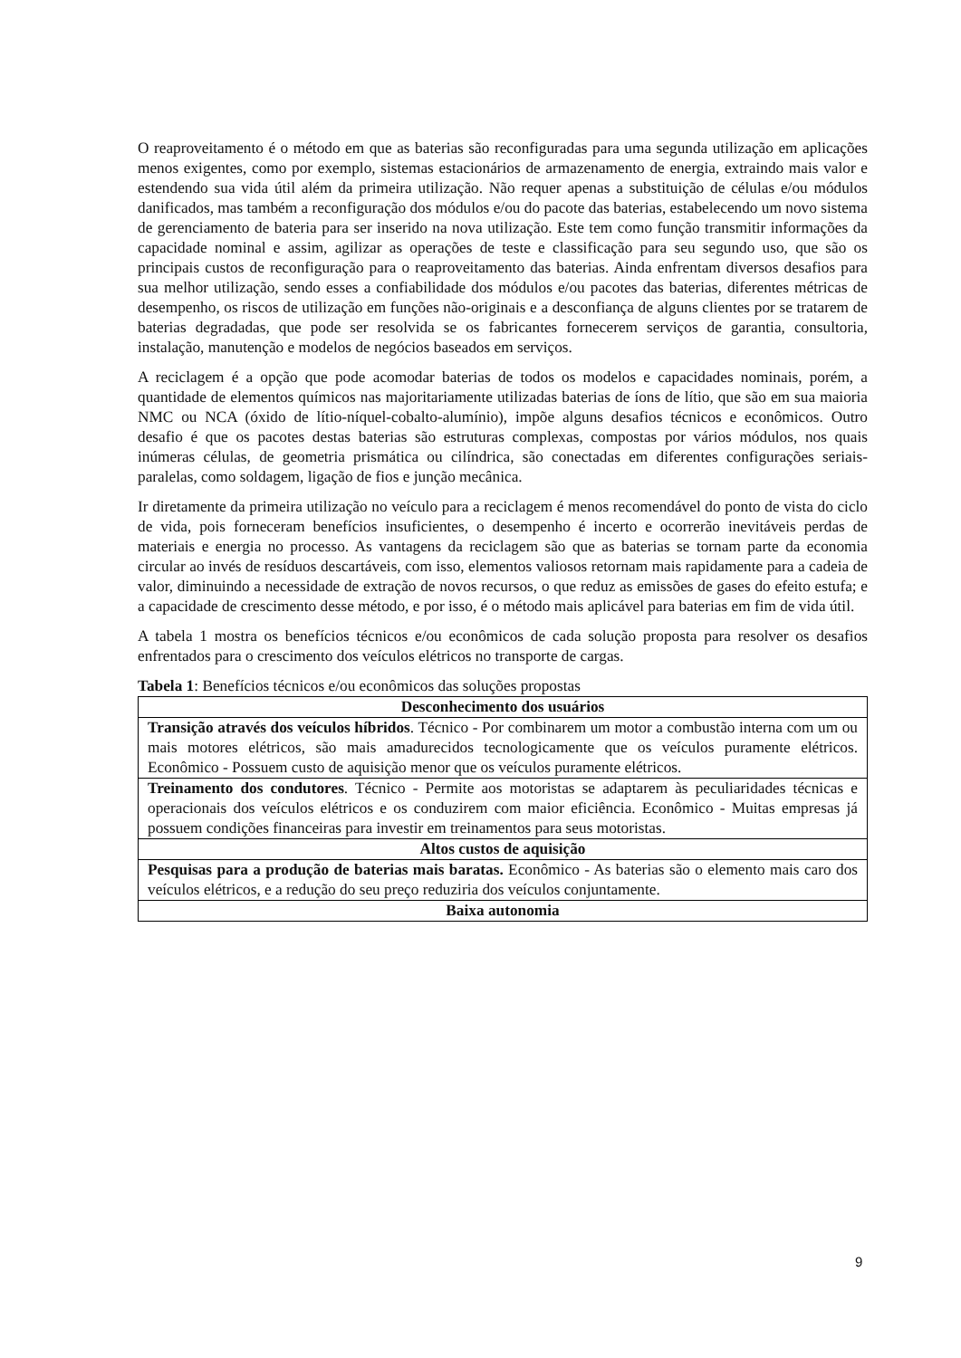O reaproveitamento é o método em que as baterias são reconfiguradas para uma segunda utilização em aplicações menos exigentes, como por exemplo, sistemas estacionários de armazenamento de energia, extraindo mais valor e estendendo sua vida útil além da primeira utilização. Não requer apenas a substituição de células e/ou módulos danificados, mas também a reconfiguração dos módulos e/ou do pacote das baterias, estabelecendo um novo sistema de gerenciamento de bateria para ser inserido na nova utilização. Este tem como função transmitir informações da capacidade nominal e assim, agilizar as operações de teste e classificação para seu segundo uso, que são os principais custos de reconfiguração para o reaproveitamento das baterias. Ainda enfrentam diversos desafios para sua melhor utilização, sendo esses a confiabilidade dos módulos e/ou pacotes das baterias, diferentes métricas de desempenho, os riscos de utilização em funções não-originais e a desconfiança de alguns clientes por se tratarem de baterias degradadas, que pode ser resolvida se os fabricantes fornecerem serviços de garantia, consultoria, instalação, manutenção e modelos de negócios baseados em serviços.
A reciclagem é a opção que pode acomodar baterias de todos os modelos e capacidades nominais, porém, a quantidade de elementos químicos nas majoritariamente utilizadas baterias de íons de lítio, que são em sua maioria NMC ou NCA (óxido de lítio-níquel-cobalto-alumínio), impõe alguns desafios técnicos e econômicos. Outro desafio é que os pacotes destas baterias são estruturas complexas, compostas por vários módulos, nos quais inúmeras células, de geometria prismática ou cilíndrica, são conectadas em diferentes configurações seriais-paralelas, como soldagem, ligação de fios e junção mecânica.
Ir diretamente da primeira utilização no veículo para a reciclagem é menos recomendável do ponto de vista do ciclo de vida, pois forneceram benefícios insuficientes, o desempenho é incerto e ocorrerão inevitáveis perdas de materiais e energia no processo. As vantagens da reciclagem são que as baterias se tornam parte da economia circular ao invés de resíduos descartáveis, com isso, elementos valiosos retornam mais rapidamente para a cadeia de valor, diminuindo a necessidade de extração de novos recursos, o que reduz as emissões de gases do efeito estufa; e a capacidade de crescimento desse método, e por isso, é o método mais aplicável para baterias em fim de vida útil.
A tabela 1 mostra os benefícios técnicos e/ou econômicos de cada solução proposta para resolver os desafios enfrentados para o crescimento dos veículos elétricos no transporte de cargas.
Tabela 1: Benefícios técnicos e/ou econômicos das soluções propostas
| Desconhecimento dos usuários |
| Transição através dos veículos híbridos . Técnico - Por combinarem um motor a combustão interna com um ou mais motores elétricos, são mais amadurecidos tecnologicamente que os veículos puramente elétricos. Econômico - Possuem custo de aquisição menor que os veículos puramente elétricos. |
| Treinamento dos condutores . Técnico - Permite aos motoristas se adaptarem às peculiaridades técnicas e operacionais dos veículos elétricos e os conduzirem com maior eficiência. Econômico - Muitas empresas já possuem condições financeiras para investir em treinamentos para seus motoristas. |
| Altos custos de aquisição |
| Pesquisas para a produção de baterias mais baratas. Econômico - As baterias são o elemento mais caro dos veículos elétricos, e a redução do seu preço reduziria dos veículos conjuntamente. |
| Baixa autonomia |
9